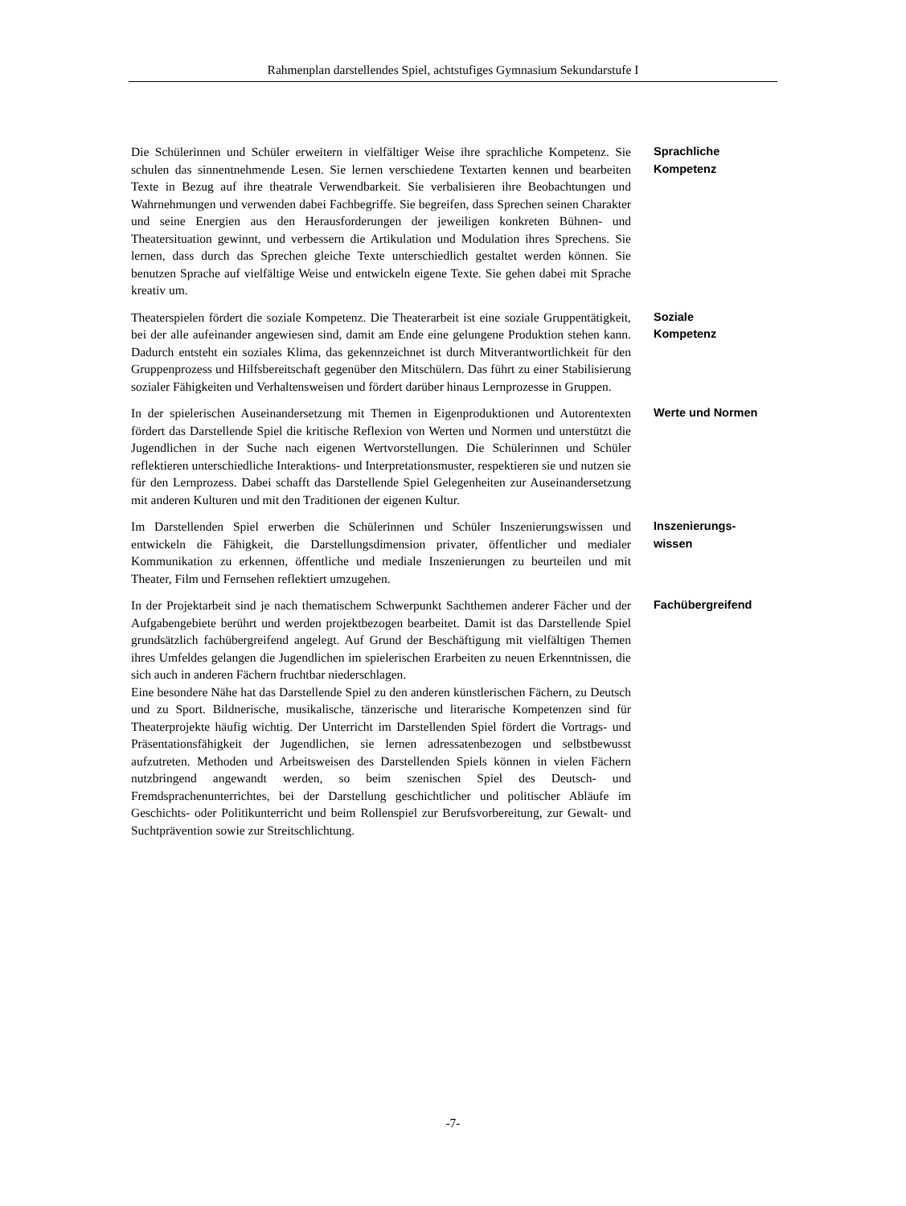Rahmenplan darstellendes Spiel, achtstufiges Gymnasium Sekundarstufe I
Die Schülerinnen und Schüler erweitern in vielfältiger Weise ihre sprachliche Kompetenz. Sie schulen das sinnentnehmende Lesen. Sie lernen verschiedene Textarten kennen und bearbeiten Texte in Bezug auf ihre theatrale Verwendbarkeit. Sie verbalisieren ihre Beobachtungen und Wahrnehmungen und verwenden dabei Fachbegriffe. Sie begreifen, dass Sprechen seinen Charakter und seine Energien aus den Herausforderungen der jeweiligen konkreten Bühnen- und Theatersituation gewinnt, und verbessern die Artikulation und Modulation ihres Sprechens. Sie lernen, dass durch das Sprechen gleiche Texte unterschiedlich gestaltet werden können. Sie benutzen Sprache auf vielfältige Weise und entwickeln eigene Texte. Sie gehen dabei mit Sprache kreativ um.
Sprachliche
Kompetenz
Theaterspielen fördert die soziale Kompetenz. Die Theaterarbeit ist eine soziale Gruppentätigkeit, bei der alle aufeinander angewiesen sind, damit am Ende eine gelungene Produktion stehen kann. Dadurch entsteht ein soziales Klima, das gekennzeichnet ist durch Mitverantwortlichkeit für den Gruppenprozess und Hilfsbereitschaft gegenüber den Mitschülern. Das führt zu einer Stabilisierung sozialer Fähigkeiten und Verhaltensweisen und fördert darüber hinaus Lernprozesse in Gruppen.
Soziale
Kompetenz
In der spielerischen Auseinandersetzung mit Themen in Eigenproduktionen und Autorentexten fördert das Darstellende Spiel die kritische Reflexion von Werten und Normen und unterstützt die Jugendlichen in der Suche nach eigenen Wertvorstellungen. Die Schülerinnen und Schüler reflektieren unterschiedliche Interaktions- und Interpretationsmuster, respektieren sie und nutzen sie für den Lernprozess. Dabei schafft das Darstellende Spiel Gelegenheiten zur Auseinandersetzung mit anderen Kulturen und mit den Traditionen der eigenen Kultur.
Werte und Normen
Im Darstellenden Spiel erwerben die Schülerinnen und Schüler Inszenierungswissen und entwickeln die Fähigkeit, die Darstellungsdimension privater, öffentlicher und medialer Kommunikation zu erkennen, öffentliche und mediale Inszenierungen zu beurteilen und mit Theater, Film und Fernsehen reflektiert umzugehen.
Inszenierungs-
wissen
In der Projektarbeit sind je nach thematischem Schwerpunkt Sachthemen anderer Fächer und der Aufgabengebiete berührt und werden projektbezogen bearbeitet. Damit ist das Darstellende Spiel grundsätzlich fachübergreifend angelegt. Auf Grund der Beschäftigung mit vielfältigen Themen ihres Umfeldes gelangen die Jugendlichen im spielerischen Erarbeiten zu neuen Erkenntnissen, die sich auch in anderen Fächern fruchtbar niederschlagen.
Eine besondere Nähe hat das Darstellende Spiel zu den anderen künstlerischen Fächern, zu Deutsch und zu Sport. Bildnerische, musikalische, tänzerische und literarische Kompetenzen sind für Theaterprojekte häufig wichtig. Der Unterricht im Darstellenden Spiel fördert die Vortrags- und Präsentationsfähigkeit der Jugendlichen, sie lernen adressatenbezogen und selbstbewusst aufzutreten. Methoden und Arbeitsweisen des Darstellenden Spiels können in vielen Fächern nutzbringend angewandt werden, so beim szenischen Spiel des Deutsch- und Fremdsprachenunterrichtes, bei der Darstellung geschichtlicher und politischer Abläufe im Geschichts- oder Politikunterricht und beim Rollenspiel zur Berufsvorbereitung, zur Gewalt- und Suchtprävention sowie zur Streitschlichtung.
Fachübergreifend
-7-